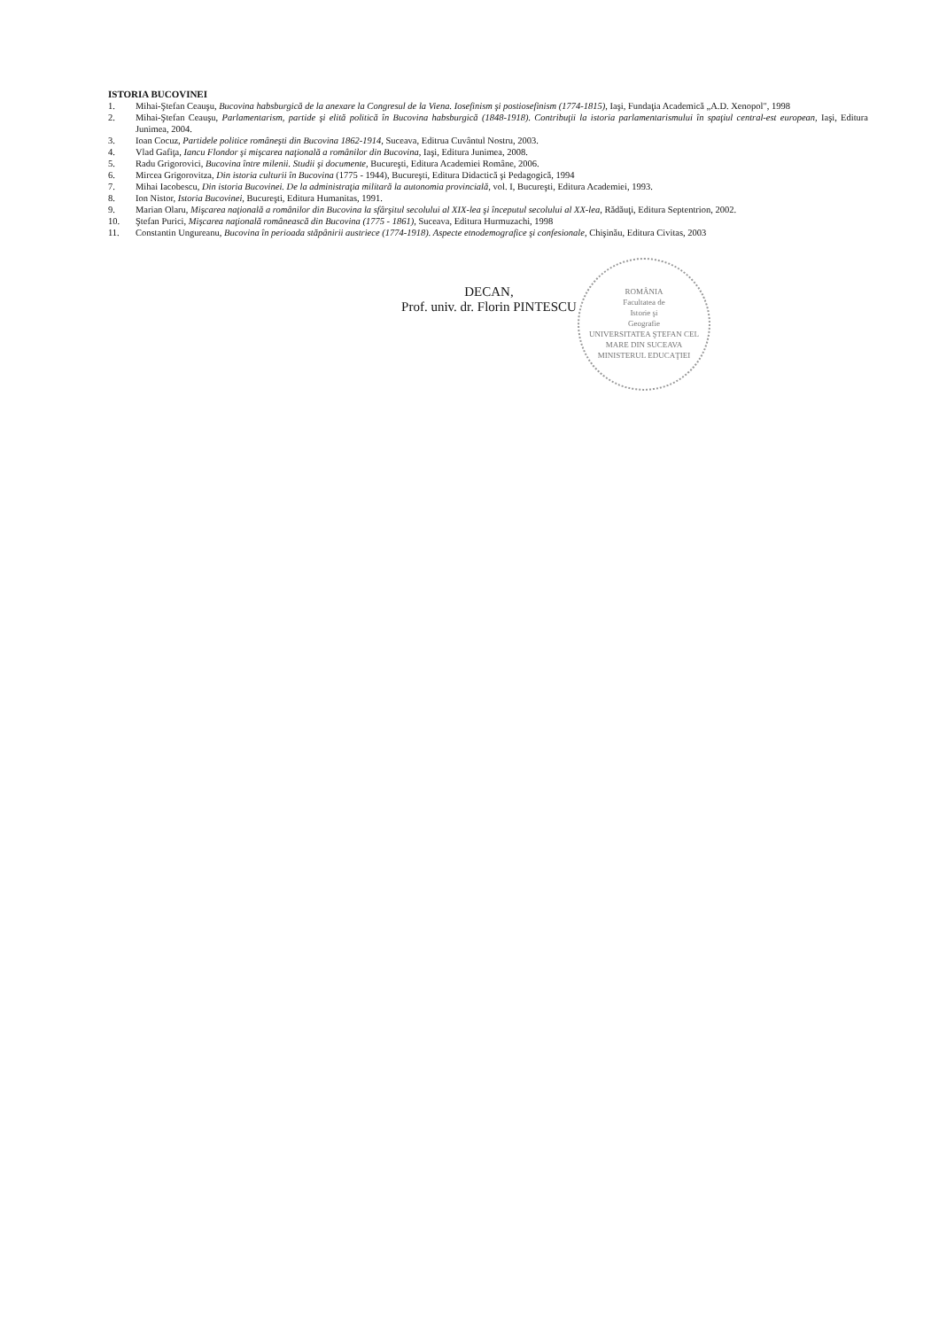ISTORIA BUCOVINEI
1. Mihai-Ştefan Ceauşu, Bucovina habsburgică de la anexare la Congresul de la Viena. Iosefinism şi postiosefinism (1774-1815), Iaşi, Fundaţia Academică „A.D. Xenopol", 1998
2. Mihai-Ştefan Ceauşu, Parlamentarism, partide şi elită politică în Bucovina habsburgică (1848-1918). Contribuţii la istoria parlamentarismului în spaţiul central-est european, Iaşi, Editura Junimea, 2004.
3. Ioan Cocuz, Partidele politice româneşti din Bucovina 1862-1914, Suceava, Editrua Cuvântul Nostru, 2003.
4. Vlad Gafiţa, Iancu Flondor şi mişcarea naţională a românilor din Bucovina, Iaşi, Editura Junimea, 2008.
5. Radu Grigorovici, Bucovina între milenii. Studii şi documente, Bucureşti, Editura Academiei Române, 2006.
6. Mircea Grigorovitza, Din istoria culturii în Bucovina (1775 - 1944), Bucureşti, Editura Didactică şi Pedagogică, 1994
7. Mihai Iacobescu, Din istoria Bucovinei. De la administraţia militară la autonomia provincială, vol. I, Bucureşti, Editura Academiei, 1993.
8. Ion Nistor, Istoria Bucovinei, Bucureşti, Editura Humanitas, 1991.
9. Marian Olaru, Mişcarea naţională a românilor din Bucovina la sfârşitul secolului al XIX-lea şi începutul secolului al XX-lea, Rădăuţi, Editura Septentrion, 2002.
10. Ştefan Purici, Mişcarea naţională românească din Bucovina (1775 - 1861), Suceava, Editura Hurmuzachi, 1998
11. Constantin Ungureanu, Bucovina în perioada stăpânirii austriece (1774-1918). Aspecte etnodemografice şi confesionale, Chişinău, Editura Civitas, 2003
ROMÂNIA
Facultatea de
Istorie şi
Geografie
UNIVERSITATEA ŞTEFAN CEL MARE DIN SUCEAVA
MINISTERUL EDUCAŢIEI
DECAN,
Prof. univ. dr. Florin PINTESCU